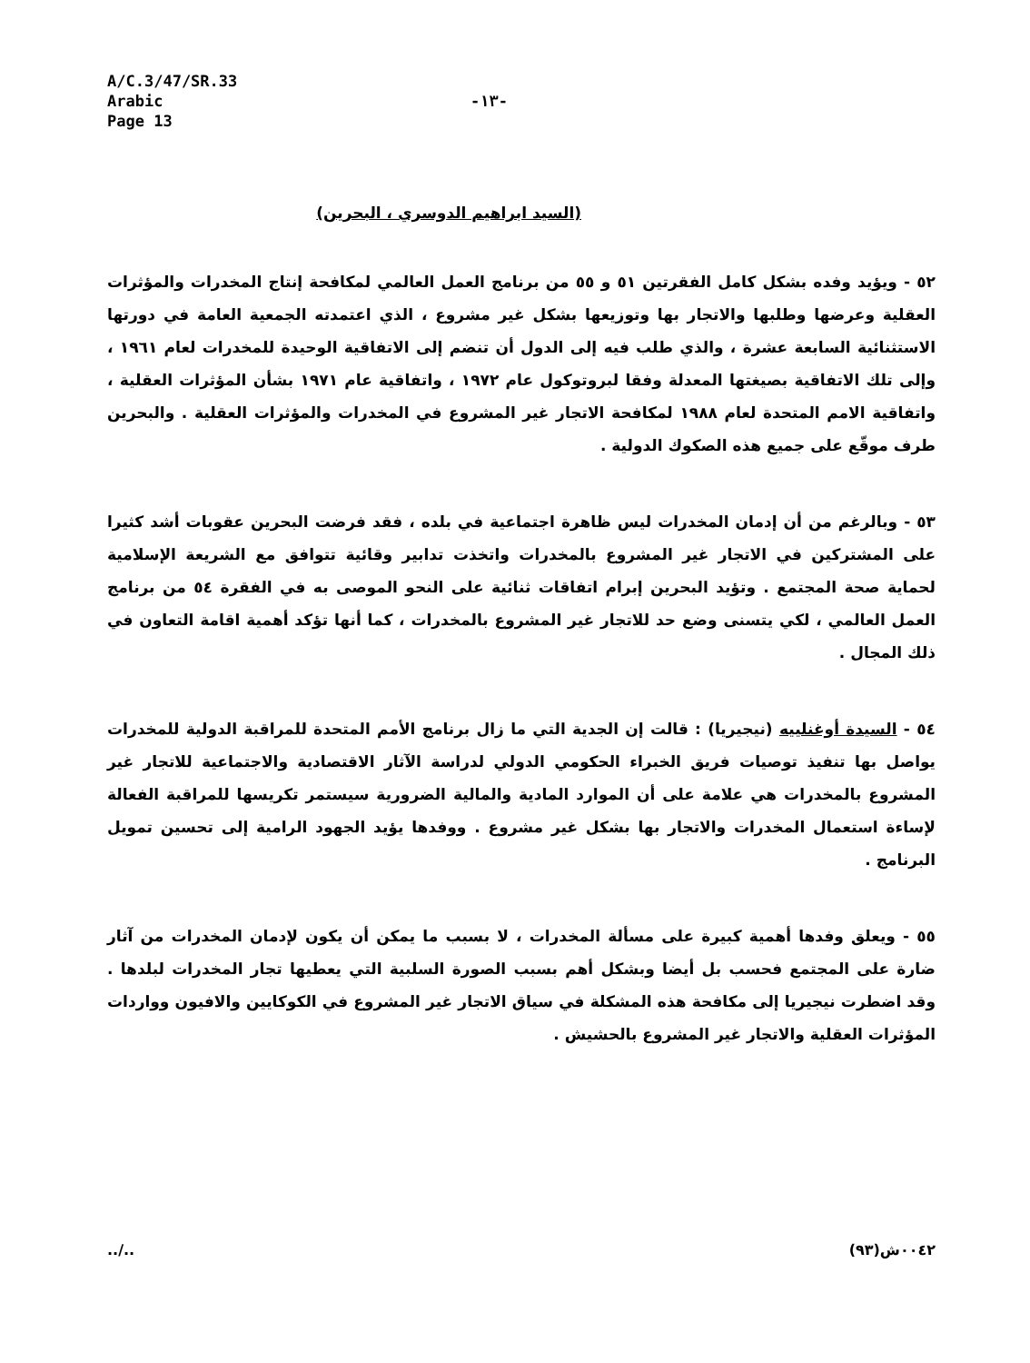A/C.3/47/SR.33
Arabic
Page 13
-١٣-
(السيد ابراهيم الدوسري ، البحرين)
٥٢ - ويؤيد وفده بشكل كامل الفقرتين ٥١ و ٥٥ من برنامج العمل العالمي لمكافحة إنتاج المخدرات والمؤثرات العقلية وعرضها وطلبها والاتجار بها وتوزيعها بشكل غير مشروع ، الذي اعتمدته الجمعية العامة في دورتها الاستثنائية السابعة عشرة ، والذي طلب فيه إلى الدول أن تنضم إلى الاتفاقية الوحيدة للمخدرات لعام ١٩٦١ ، وإلى تلك الاتفاقية بصيغتها المعدلة وفقا لبروتوكول عام ١٩٧٢ ، واتفاقية عام ١٩٧١ بشأن المؤثرات العقلية ، واتفاقية الامم المتحدة لعام ١٩٨٨ لمكافحة الاتجار غير المشروع في المخدرات والمؤثرات العقلية . والبحرين طرف موقّع على جميع هذه الصكوك الدولية .
٥٣ - وبالرغم من أن إدمان المخدرات ليس ظاهرة اجتماعية في بلده ، فقد فرضت البحرين عقوبات أشد كثيرا على المشتركين في الاتجار غير المشروع بالمخدرات واتخذت تدابير وقائية تتوافق مع الشريعة الإسلامية لحماية صحة المجتمع . وتؤيد البحرين إبرام اتفاقات ثنائية على النحو الموصى به في الفقرة ٥٤ من برنامج العمل العالمي ، لكي يتسنى وضع حد للاتجار غير المشروع بالمخدرات ، كما أنها تؤكد أهمية اقامة التعاون في ذلك المجال .
٥٤ - السيدة أوغنلييه (نيجيريا) : قالت إن الجدية التي ما زال برنامج الأمم المتحدة للمراقبة الدولية للمخدرات يواصل بها تنفيذ توصيات فريق الخبراء الحكومي الدولي لدراسة الآثار الاقتصادية والاجتماعية للاتجار غير المشروع بالمخدرات هي علامة على أن الموارد المادية والمالية الضرورية سيستمر تكريسها للمراقبة الفعالة لإساءة استعمال المخدرات والاتجار بها بشكل غير مشروع . ووفدها يؤيد الجهود الرامية إلى تحسين تمويل البرنامج .
٥٥ - ويعلق وفدها أهمية كبيرة على مسألة المخدرات ، لا بسبب ما يمكن أن يكون لإدمان المخدرات من آثار ضارة على المجتمع فحسب بل أيضا وبشكل أهم بسبب الصورة السلبية التي يعطيها تجار المخدرات لبلدها . وقد اضطرت نيجيريا إلى مكافحة هذه المشكلة في سياق الاتجار غير المشروع في الكوكايين والافيون وواردات المؤثرات العقلية والاتجار غير المشروع بالحشيش .
../.. ٠٠٤٢ش(٩٣)